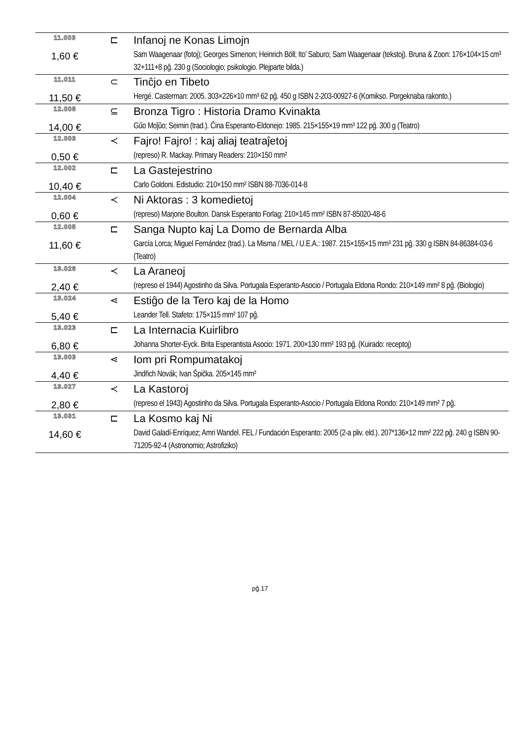| 11.003 | ⊏ | Infanoj ne Konas Limojn |
| 1,60 € | | Sam Waagenaar (fotoj); Georges Simenon; Heinrich Böll; Ito’ Saburo; Sam Waagenaar (tekstoj). Bruna & Zoon: 176×104×15 cm³ 32+111+8 pĝ. 230 g (Sociologio; psikologio. Plejparte bilda.) |
| 11.011 | ⊂ | Tinĉjo en Tibeto |
| 11,50 € | | Hergé. Casterman: 2005. 303×226×10 mm³ 62 pĝ. 450 g ISBN 2-203-00927-6 (Komikso. Porgeknaba rakonto.) |
| 12.008 | ⊆ | Bronza Tigro : Historia Dramo Kvinakta |
| 14,00 € | | Gŭo Moĵŭo; Seimin (trad.). Ĉina Esperanto-Eldonejo: 1985. 215×155×19 mm³ 122 pĝ. 300 g (Teatro) |
| 12.003 | ≺ | Fajro! Fajro! : kaj aliaj teatraĵetoj |
| 0,50 € | | (represo) R. Mackay. Primary Readers: 210×150 mm² |
| 12.002 | ⊏ | La Gastejestrino |
| 10,40 € | | Carlo Goldoni. Edistudio: 210×150 mm² ISBN 88-7036-014-8 |
| 12.004 | ≺ | Ni Aktoras : 3 komedietoj |
| 0,60 € | | (represo) Marjorie Boulton. Dansk Esperanto Forlag: 210×145 mm² ISBN 87-85020-48-6 |
| 12.005 | ⊏ | Sanga Nupto kaj La Domo de Bernarda Alba |
| 11,60 € | | García Lorca; Miguel Fernández (trad.). La Misma / MEL / U.E.A.: 1987. 215×155×15 mm³ 231 pĝ. 330 g ISBN 84-86384-03-6 (Teatro) |
| 13.026 | ≺ | La Araneoj |
| 2,40 € | | (represo el 1944) Agostinho da Silva. Portugala Esperanto-Asocio / Portugala Eldona Rondo: 210×149 mm² 8 pĝ. (Biologio) |
| 13.024 | ⋖ | Estiĝo de la Tero kaj de la Homo |
| 5,40 € | | Leander Tell. Stafeto: 175×115 mm² 107 pĝ. |
| 13.023 | ⊏ | La Internacia Kuirlibro |
| 6,80 € | | Johanna Shorter-Eyck. Brita Esperantista Asocio: 1971. 200×130 mm² 193 pĝ. (Kuirado: receptoj) |
| 13.003 | ⋖ | Iom pri Rompumatakoj |
| 4,40 € | | Jindřich Novák; Ivan Špička. 205×145 mm² |
| 13.027 | ≺ | La Kastoroj |
| 2,80 € | | (represo el 1943) Agostinho da Silva. Portugala Esperanto-Asocio / Portugala Eldona Rondo: 210×149 mm² 7 pĝ. |
| 13.031 | ⊏ | La Kosmo kaj Ni |
| 14,60 € | | David Galadí-Enríquez; Amri Wandel. FEL / Fundación Esperanto: 2005 (2-a pliv. eld.). 207*136×12 mm² 222 pĝ. 240 g ISBN 90-71205-92-4 (Astronomio; Astrofiziko) |
pĝ.17